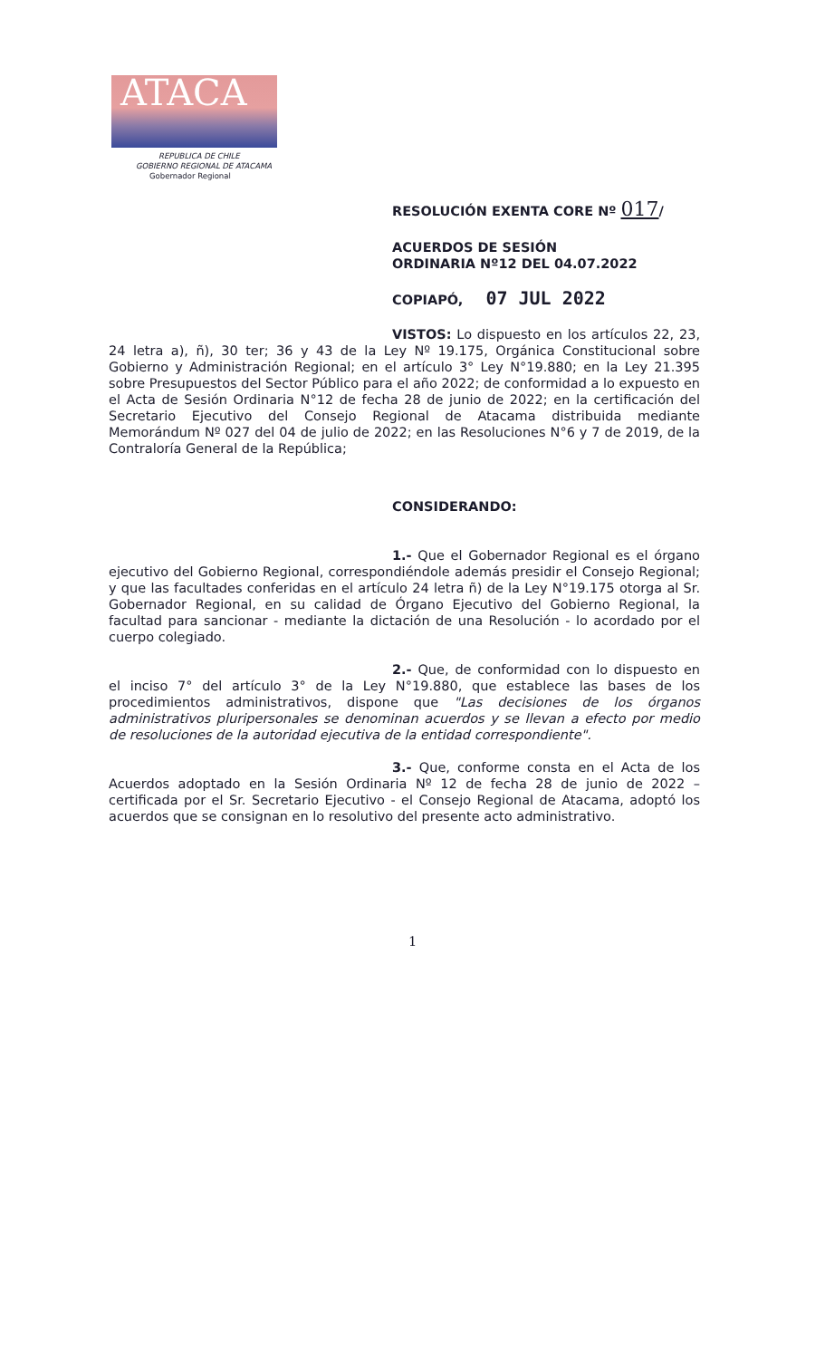ATACA
REPUBLICA DE CHILE
GOBIERNO REGIONAL DE ATACAMA
Gobernador Regional
RESOLUCIÓN EXENTA CORE Nº 017/
ACUERDOS DE SESIÓN
ORDINARIA Nº12 DEL 04.07.2022
COPIAPÓ, 07 JUL 2022
VISTOS: Lo dispuesto en los artículos 22, 23, 24 letra a), ñ), 30 ter; 36 y 43 de la Ley Nº 19.175, Orgánica Constitucional sobre Gobierno y Administración Regional; en el artículo 3° Ley N°19.880; en la Ley 21.395 sobre Presupuestos del Sector Público para el año 2022; de conformidad a lo expuesto en el Acta de Sesión Ordinaria N°12 de fecha 28 de junio de 2022; en la certificación del Secretario Ejecutivo del Consejo Regional de Atacama distribuida mediante Memorándum Nº 027 del 04 de julio de 2022; en las Resoluciones N°6 y 7 de 2019, de la Contraloría General de la República;
CONSIDERANDO:
1.- Que el Gobernador Regional es el órgano ejecutivo del Gobierno Regional, correspondiéndole además presidir el Consejo Regional; y que las facultades conferidas en el artículo 24 letra ñ) de la Ley N°19.175 otorga al Sr. Gobernador Regional, en su calidad de Órgano Ejecutivo del Gobierno Regional, la facultad para sancionar - mediante la dictación de una Resolución - lo acordado por el cuerpo colegiado.
2.- Que, de conformidad con lo dispuesto en el inciso 7° del artículo 3° de la Ley N°19.880, que establece las bases de los procedimientos administrativos, dispone que "Las decisiones de los órganos administrativos pluripersonales se denominan acuerdos y se llevan a efecto por medio de resoluciones de la autoridad ejecutiva de la entidad correspondiente".
3.- Que, conforme consta en el Acta de los Acuerdos adoptado en la Sesión Ordinaria Nº 12 de fecha 28 de junio de 2022 – certificada por el Sr. Secretario Ejecutivo - el Consejo Regional de Atacama, adoptó los acuerdos que se consignan en lo resolutivo del presente acto administrativo.
1